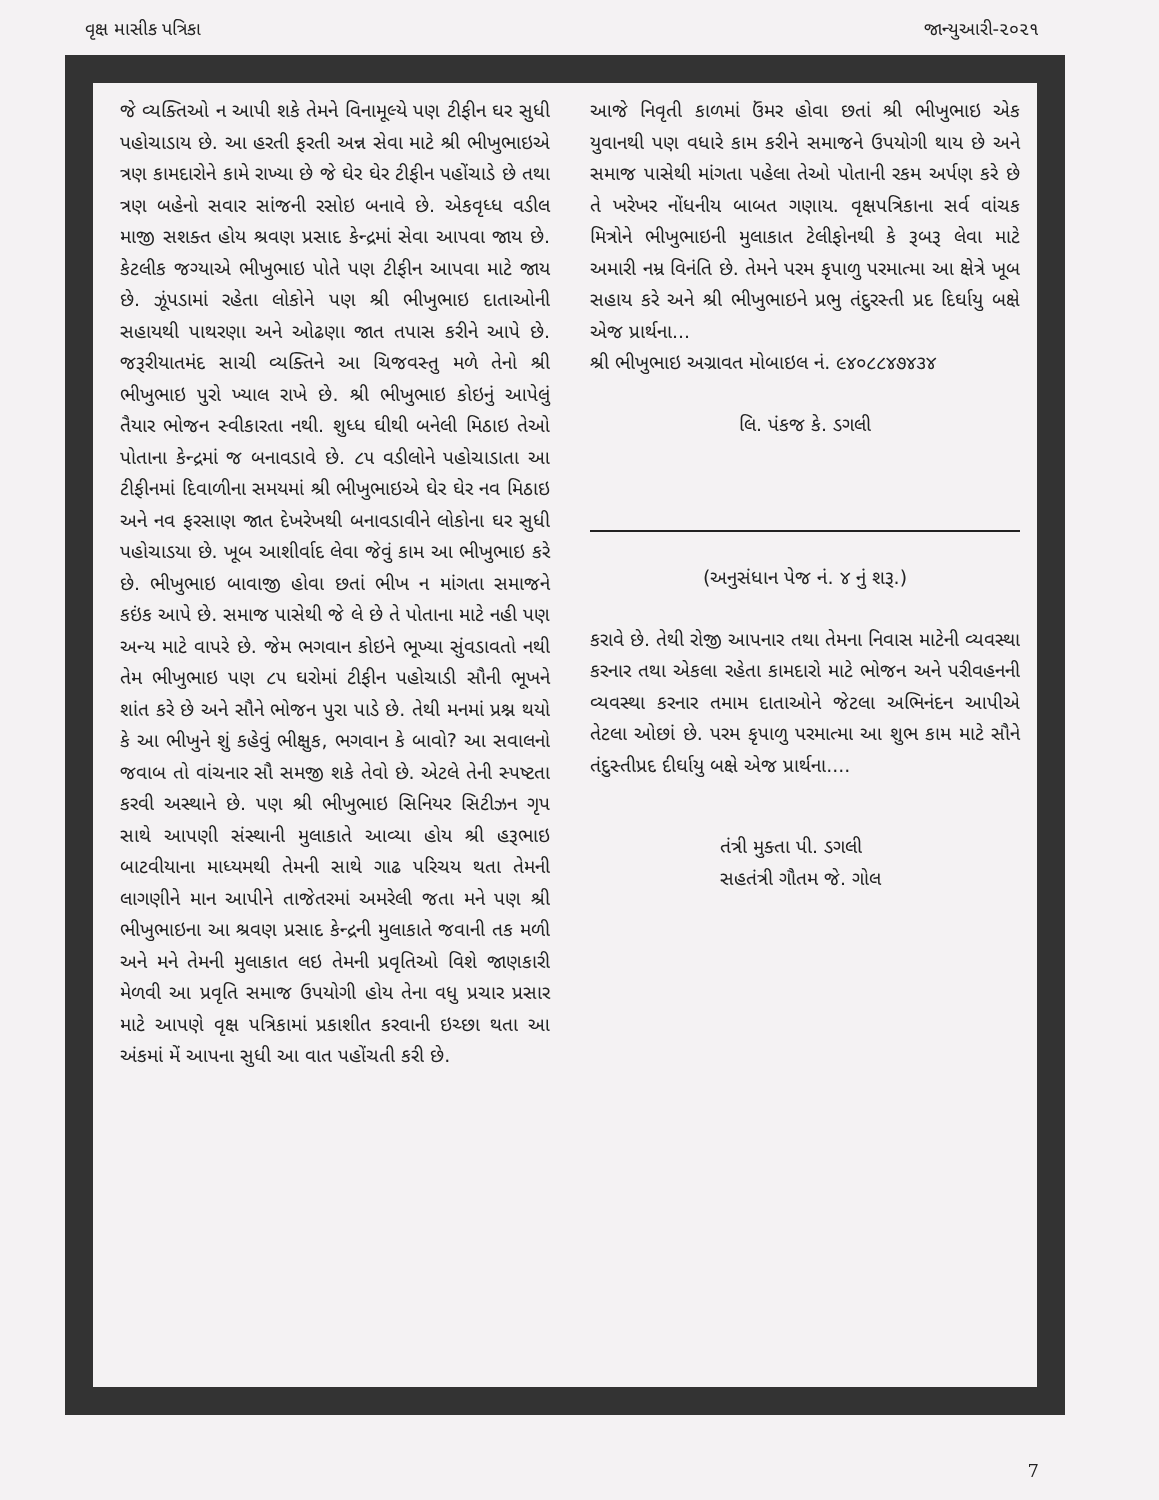વૃક્ષ માસીક પત્રિકા જાન્યુઆરી-૨૦૨૧
જે વ્યક્તિઓ ન આપી શકે તેમને વિનામૂલ્યે પણ ટીફીન ઘર સુધી પહોચાડાય છે. આ હરતી ફરતી અન્ન સેવા માટે શ્રી ભીખુભાઇએ ત્રણ કામદારોને કામે રાખ્યા છે જે ઘેર ઘેર ટીફીન પહોંચાડે છે તથા ત્રણ બહેનો સવાર સાંજની રસોઇ બનાવે છે. એકવૃધ્ધ વડીલ માજી સશક્ત હોય શ્રવણ પ્રસાદ કેન્દ્રમાં સેવા આપવા જાય છે. કેટલીક જગ્યાએ ભીખુભાઇ પોતે પણ ટીફીન આપવા માટે જાય છે. ઝૂંપડામાં રહેતા લોકોને પણ શ્રી ભીખુભાઇ દાતાઓની સહાયથી પાથરણા અને ઓઢણા જાત તપાસ કરીને આપે છે. જરૂરીયાતમંદ સાચી વ્યક્તિને આ ચિજવસ્તુ મળે તેનો શ્રી ભીખુભાઇ પુરો ખ્યાલ રાખે છે. શ્રી ભીખુભાઇ કોઇનું આપેલું તૈયાર ભોજન સ્વીકારતા નથી. શુધ્ધ ઘીથી બનેલી મિઠાઇ તેઓ પોતાના કેન્દ્રમાં જ બનાવડાવે છે. ૮૫ વડીલોને પહોચાડાતા આ ટીફીનમાં દિવાળીના સમયમાં શ્રી ભીખુભાઇએ ઘેર ઘેર નવ મિઠાઇ અને નવ ફરસાણ જાત દેખરેખથી બનાવડાવીને લોકોના ઘર સુધી પહોચાડયા છે. ખૂબ આશીર્વાદ લેવા જેવું કામ આ ભીખુભાઇ કરે છે. ભીખુભાઇ બાવાજી હોવા છતાં ભીખ ન માંગતા સમાજને કઇંક આપે છે. સમાજ પાસેથી જે લે છે તે પોતાના માટે નહી પણ અન્ય માટે વાપરે છે. જેમ ભગવાન કોઇને ભૂખ્યા સુંવડાવતો નથી તેમ ભીખુભાઇ પણ ૮૫ ઘરોમાં ટીફીન પહોચાડી સૌની ભૂખને શાંત કરે છે અને સૌને ભોજન પુરા પાડે છે. તેથી મનમાં પ્રશ્ન થયો કે આ ભીખુને શું કહેવું ભીક્ષુક, ભગવાન કે બાવો? આ સવાલનો જવાબ તો વાંચનાર સૌ સમજી શકે તેવો છે. એટલે તેની સ્પષ્ટતા કરવી અસ્થાને છે. પણ શ્રી ભીખુભાઇ સિનિયર સિટીઝન ગૃપ સાથે આપણી સંસ્થાની મુલાકાતે આવ્યા હોય શ્રી હરૂભાઇ બાટવીયાના માધ્યમથી તેમની સાથે ગાઢ પરિચય થતા તેમની લાગણીને માન આપીને તાજેતરમાં અમરેલી જતા મને પણ શ્રી ભીખુભાઇના આ શ્રવણ પ્રસાદ કેન્દ્રની મુલાકાતે જવાની તક મળી અને મને તેમની મુલાકાત લઇ તેમની પ્રવૃતિઓ વિશે જાણકારી મેળવી આ પ્રવૃતિ સમાજ ઉપયોગી હોય તેના વધુ પ્રચાર પ્રસાર માટે આપણે વૃક્ષ પત્રિકામાં પ્રકાશીત કરવાની ઇચ્છા થતા આ અંકમાં મેં આપના સુધી આ વાત પહોંચતી કરી છે.
આજે નિવૃતી કાળમાં ઉંમર હોવા છતાં શ્રી ભીખુભાઇ એક યુવાનથી પણ વધારે કામ કરીને સમાજને ઉપયોગી થાય છે અને સમાજ પાસેથી માંગતા પહેલા તેઓ પોતાની રકમ અર્પણ કરે છે તે ખરેખર નોંધનીય બાબત ગણાય. વૃક્ષપત્રિકાના સર્વ વાંચક મિત્રોને ભીખુભાઇની મુલાકાત ટેલીફોનથી કે રૂબરૂ લેવા માટે અમારી નમ્ર વિનંતિ છે. તેમને પરમ કૃપાળુ પરમાત્મા આ ક્ષેત્રે ખૂબ સહાય કરે અને શ્રી ભીખુભાઇને પ્રભુ તંદુરસ્તી પ્રદ દિર્ઘાયુ બક્ષે એજ પ્રાર્થના...
શ્રી ભીખુભાઇ અગ્રાવત મોબાઇલ નં. ૯૪૦૮૮૪૭૪૩૪
લિ. પંકજ કે. ડગલી
(અનુસંધાન પેજ નં. ૪ નું શરૂ.)
કરાવે છે. તેથી રોજી આપનાર તથા તેમના નિવાસ માટેની વ્યવસ્થા કરનાર તથા એકલા રહેતા કામદારો માટે ભોજન અને પરીવહનની વ્યવસ્થા કરનાર તમામ દાતાઓને જેટલા અભિનંદન આપીએ તેટલા ઓછાં છે. પરમ કૃપાળુ પરમાત્મા આ શુભ કામ માટે સૌને તંદુસ્તીપ્રદ દીર્ઘાયુ બક્ષે એજ પ્રાર્થના....
તંત્રી મુક્તા પી. ડગલી
સહતંત્રી ગૌતમ જે. ગોલ
7